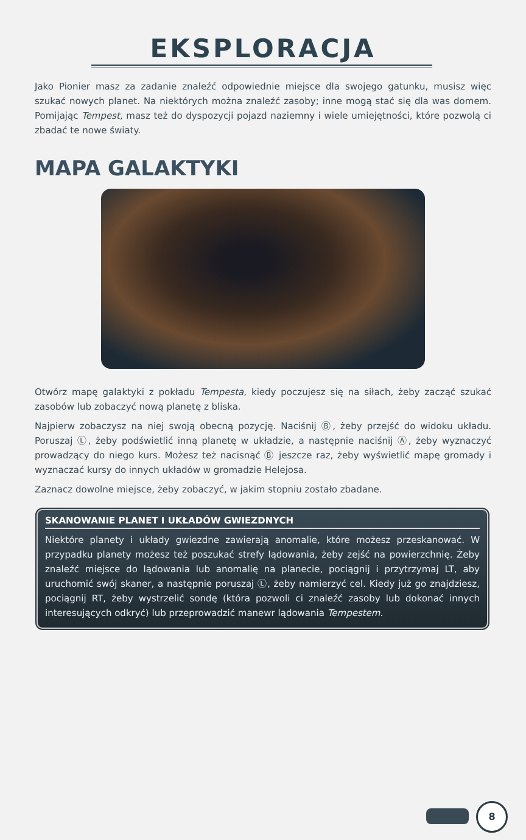EKSPLORACJA
Jako Pionier masz za zadanie znaleźć odpowiednie miejsce dla swojego gatunku, musisz więc szukać nowych planet. Na niektórych można znaleźć zasoby; inne mogą stać się dla was domem. Pomijając Tempest, masz też do dyspozycji pojazd naziemny i wiele umiejętności, które pozwolą ci zbadać te nowe światy.
MAPA GALAKTYKI
Otwórz mapę galaktyki z pokładu Tempesta, kiedy poczujesz się na siłach, żeby zacząć szukać zasobów lub zobaczyć nową planetę z bliska.
Najpierw zobaczysz na niej swoją obecną pozycję. Naciśnij Ⓑ, żeby przejść do widoku układu. Poruszaj Ⓛ, żeby podświetlić inną planetę w układzie, a następnie naciśnij Ⓐ, żeby wyznaczyć prowadzący do niego kurs. Możesz też nacisnąć Ⓑ jeszcze raz, żeby wyświetlić mapę gromady i wyznaczać kursy do innych układów w gromadzie Helejosa.
Zaznacz dowolne miejsce, żeby zobaczyć, w jakim stopniu zostało zbadane.
SKANOWANIE PLANET I UKŁADÓW GWIEZDNYCH
Niektóre planety i układy gwiezdne zawierają anomalie, które możesz przeskanować. W przypadku planety możesz też poszukać strefy lądowania, żeby zejść na powierzchnię. Żeby znaleźć miejsce do lądowania lub anomalię na planecie, pociągnij i przytrzymaj LT, aby uruchomić swój skaner, a następnie poruszaj Ⓛ, żeby namierzyć cel. Kiedy już go znajdziesz, pociągnij RT, żeby wystrzelić sondę (która pozwoli ci znaleźć zasoby lub dokonać innych interesujących odkryć) lub przeprowadzić manewr lądowania Tempestem.
8